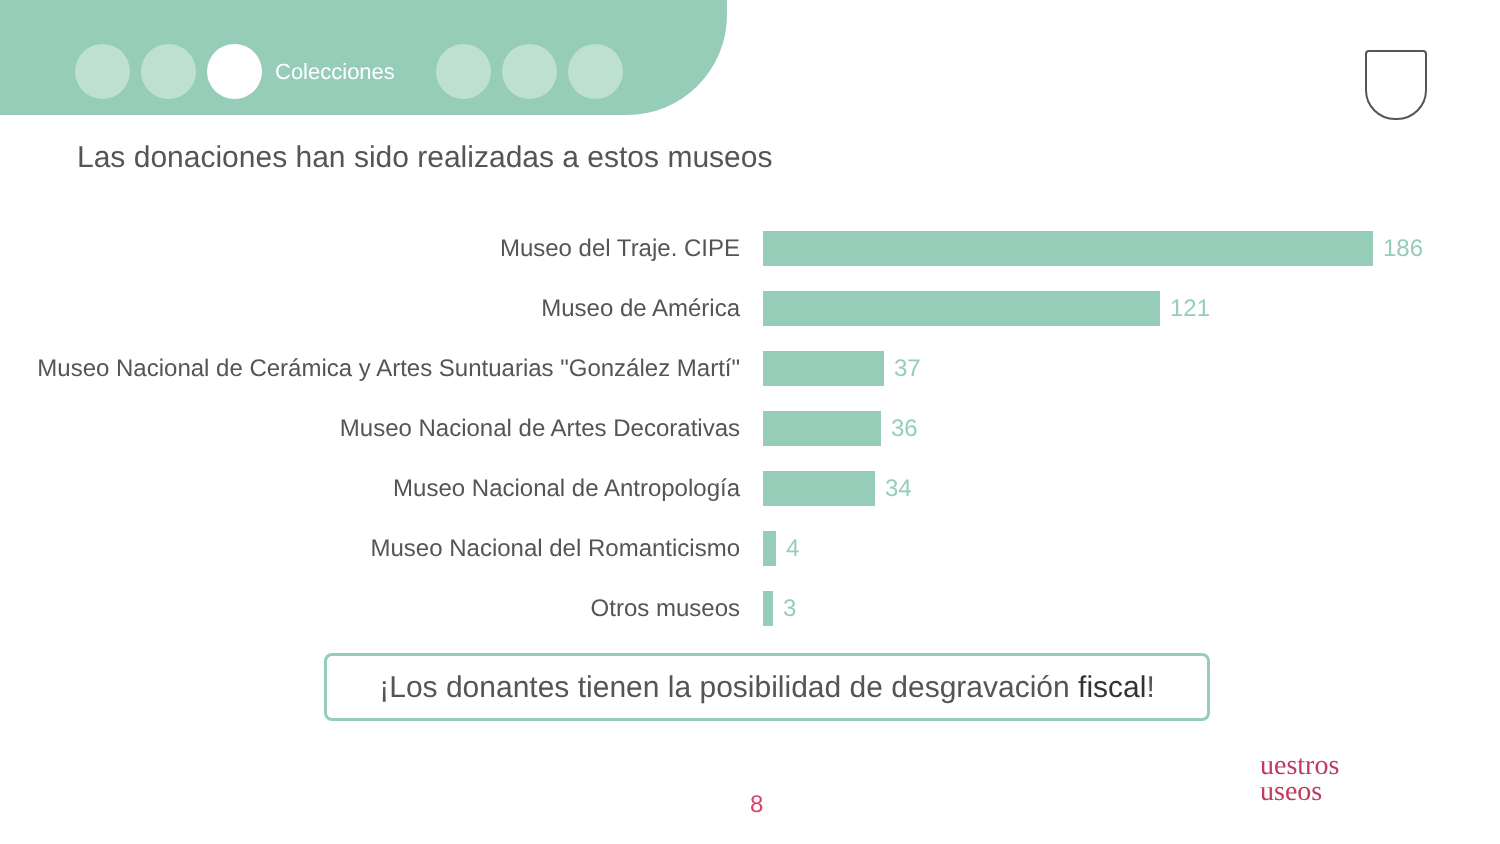Colecciones
Las donaciones han sido realizadas a estos museos
Museo del Traje. CIPE 186
Museo de América 121
Museo Nacional de Cerámica y Artes Suntuarias "González Martí"
37
Museo Nacional de Artes Decorativas 36
Museo Nacional de Antropología 34
Museo Nacional del Romanticismo 4
Otros museos 3
¡Los donantes tienen la posibilidad de desgravación fiscal!
8
uestros
useos